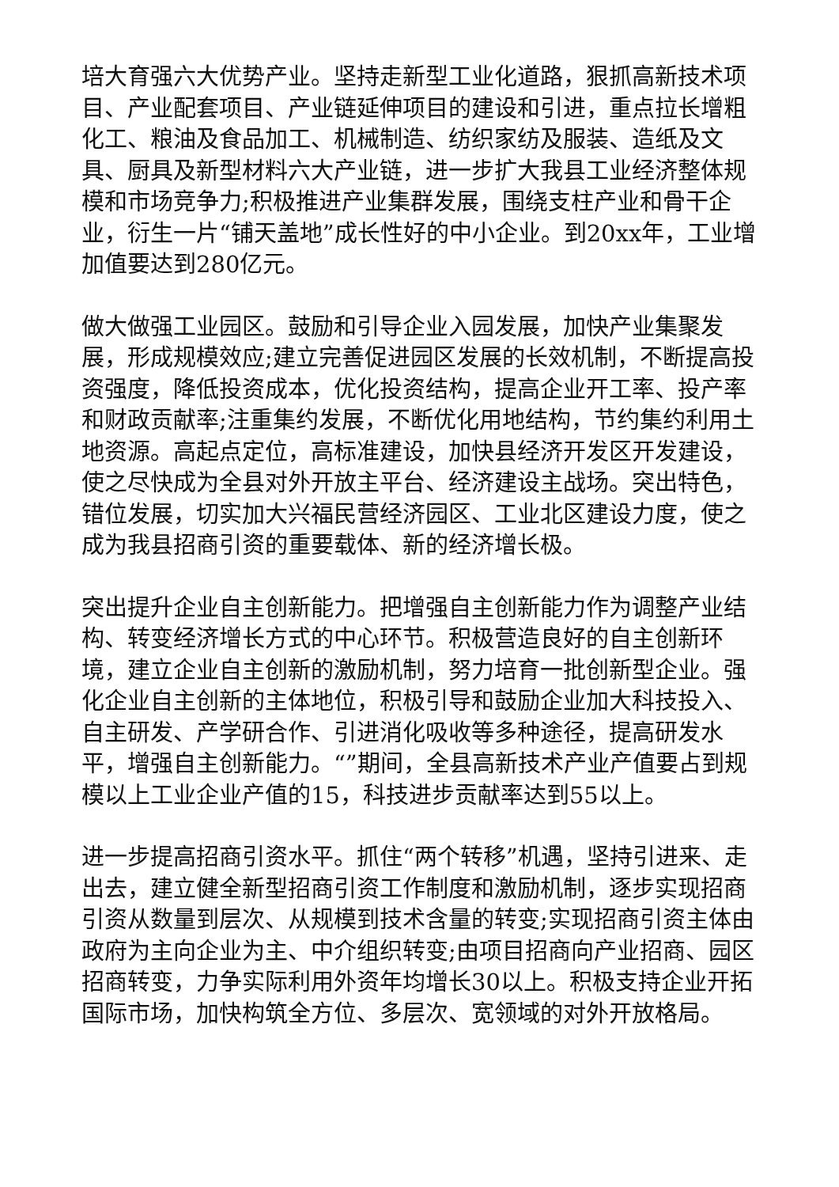培大育强六大优势产业。坚持走新型工业化道路，狠抓高新技术项目、产业配套项目、产业链延伸项目的建设和引进，重点拉长增粗化工、粮油及食品加工、机械制造、纺织家纺及服装、造纸及文具、厨具及新型材料六大产业链，进一步扩大我县工业经济整体规模和市场竞争力;积极推进产业集群发展，围绕支柱产业和骨干企业，衍生一片“铺天盖地”成长性好的中小企业。到20xx年，工业增加值要达到280亿元。
做大做强工业园区。鼓励和引导企业入园发展，加快产业集聚发展，形成规模效应;建立完善促进园区发展的长效机制，不断提高投资强度，降低投资成本，优化投资结构，提高企业开工率、投产率和财政贡献率;注重集约发展，不断优化用地结构，节约集约利用土地资源。高起点定位，高标准建设，加快县经济开发区开发建设，使之尽快成为全县对外开放主平台、经济建设主战场。突出特色，错位发展，切实加大兴福民营经济园区、工业北区建设力度，使之成为我县招商引资的重要载体、新的经济增长极。
突出提升企业自主创新能力。把增强自主创新能力作为调整产业结构、转变经济增长方式的中心环节。积极营造良好的自主创新环境，建立企业自主创新的激励机制，努力培育一批创新型企业。强化企业自主创新的主体地位，积极引导和鼓励企业加大科技投入、自主研发、产学研合作、引进消化吸收等多种途径，提高研发水平，增强自主创新能力。“”期间，全县高新技术产业产值要占到规模以上工业企业产值的15，科技进步贡献率达到55以上。
进一步提高招商引资水平。抓住“两个转移”机遇，坚持引进来、走出去，建立健全新型招商引资工作制度和激励机制，逐步实现招商引资从数量到层次、从规模到技术含量的转变;实现招商引资主体由政府为主向企业为主、中介组织转变;由项目招商向产业招商、园区招商转变，力争实际利用外资年均增长30以上。积极支持企业开拓国际市场，加快构筑全方位、多层次、宽领域的对外开放格局。